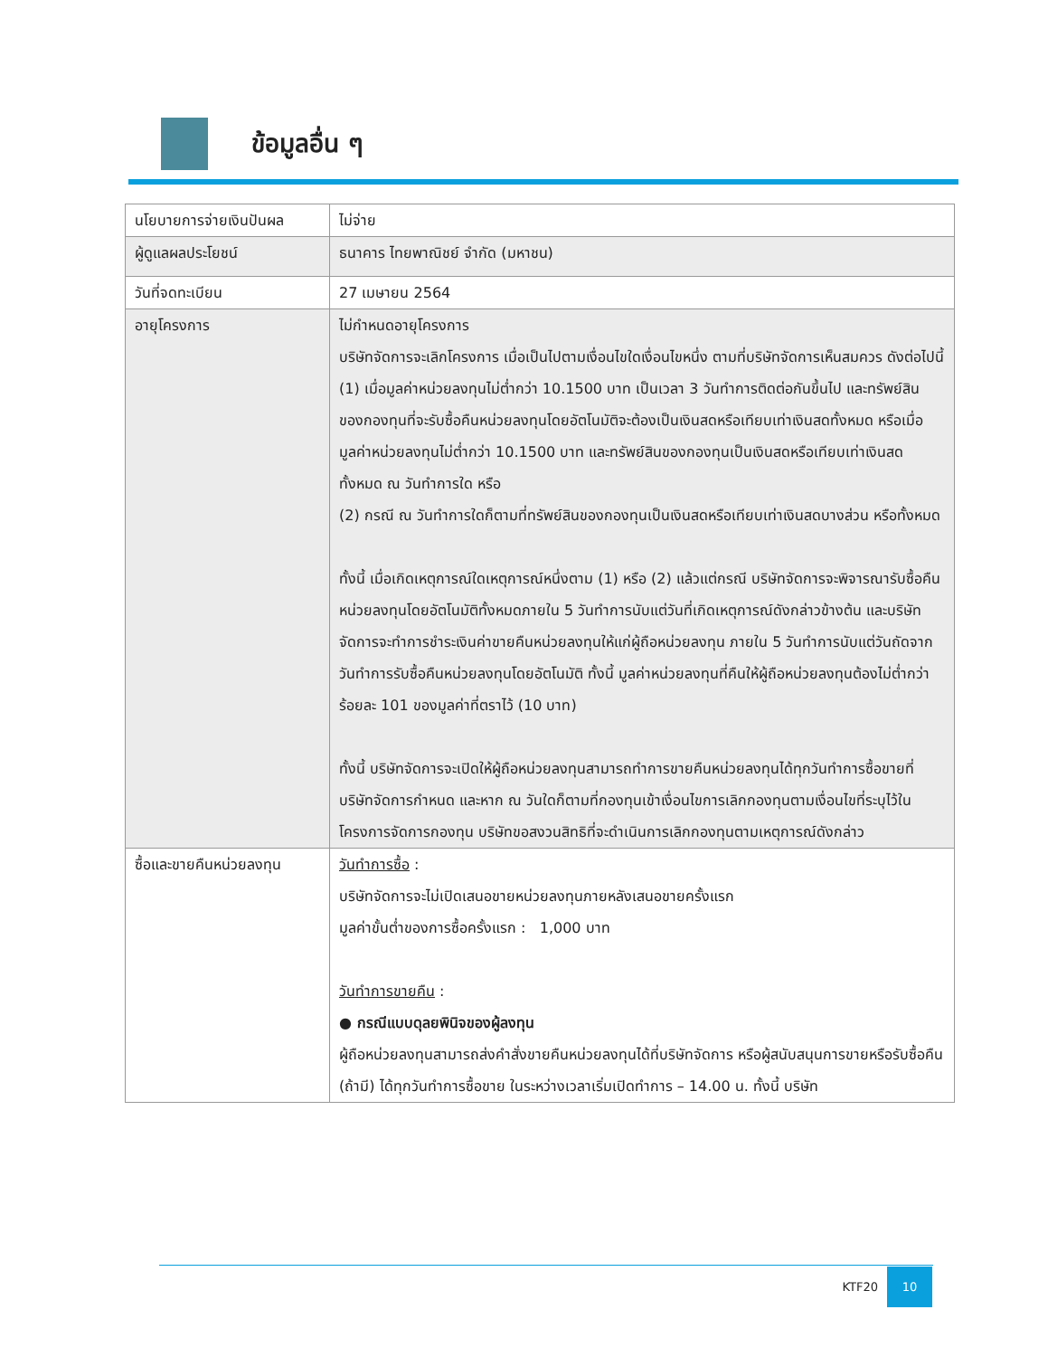ข้อมูลอื่น ๆ
| นโยบายการจ่ายเงินปันผล | ไม่จ่าย |
| ผู้ดูแลผลประโยชน์ | ธนาคาร ไทยพาณิชย์ จำกัด (มหาชน) |
| วันที่จดทะเบียน | 27 เมษายน 2564 |
| อายุโครงการ | ไม่กำหนดอายุโครงการ บริษัทจัดการจะเลิกโครงการ เมื่อเป็นไปตามเงื่อนไขใดเงื่อนไขหนึ่ง ตามที่บริษัทจัดการเห็นสมควร ดังต่อไปนี้ (1) เมื่อมูลค่าหน่วยลงทุนไม่ต่ำกว่า 10.1500 บาท เป็นเวลา 3 วันทำการติดต่อกันขึ้นไป และทรัพย์สินของกองทุนที่จะรับซื้อคืนหน่วยลงทุนโดยอัตโนมัติจะต้องเป็นเงินสดหรือเทียบเท่าเงินสดทั้งหมด หรือเมื่อมูลค่าหน่วยลงทุนไม่ต่ำกว่า 10.1500 บาท และทรัพย์สินของกองทุนเป็นเงินสดหรือเทียบเท่าเงินสดทั้งหมด ณ วันทำการใด หรือ (2) กรณี ณ วันทำการใดก็ตามที่ทรัพย์สินของกองทุนเป็นเงินสดหรือเทียบเท่าเงินสดบางส่วน หรือทั้งหมด ทั้งนี้ เมื่อเกิดเหตุการณ์ใดเหตุการณ์หนึ่งตาม (1) หรือ (2) แล้วแต่กรณี บริษัทจัดการจะพิจารณารับซื้อคืนหน่วยลงทุนโดยอัตโนมัติทั้งหมดภายใน 5 วันทำการนับแต่วันที่เกิดเหตุการณ์ดังกล่าวข้างต้น และบริษัทจัดการจะทำการชำระเงินค่าขายคืนหน่วยลงทุนให้แก่ผู้ถือหน่วยลงทุน ภายใน 5 วันทำการนับแต่วันถัดจากวันทำการรับซื้อคืนหน่วยลงทุนโดยอัตโนมัติ ทั้งนี้ มูลค่าหน่วยลงทุนที่คืนให้ผู้ถือหน่วยลงทุนต้องไม่ต่ำกว่าร้อยละ 101 ของมูลค่าที่ตราไว้ (10 บาท) ทั้งนี้ บริษัทจัดการจะเปิดให้ผู้ถือหน่วยลงทุนสามารถทำการขายคืนหน่วยลงทุนได้ทุกวันทำการซื้อขายที่บริษัทจัดการกำหนด และหาก ณ วันใดก็ตามที่กองทุนเข้าเงื่อนไขการเลิกกองทุนตามเงื่อนไขที่ระบุไว้ในโครงการจัดการกองทุน บริษัทขอสงวนสิทธิที่จะดำเนินการเลิกกองทุนตามเหตุการณ์ดังกล่าว |
| ซื้อและขายคืนหน่วยลงทุน | วันทำการซื้อ : บริษัทจัดการจะไม่เปิดเสนอขายหน่วยลงทุนภายหลังเสนอขายครั้งแรก มูลค่าขั้นต่ำของการซื้อครั้งแรก : 1,000 บาท วันทำการขายคืน : ● กรณีแบบดุลยพินิจของผู้ลงทุน ผู้ถือหน่วยลงทุนสามารถส่งคำสั่งขายคืนหน่วยลงทุนได้ที่บริษัทจัดการ หรือผู้สนับสนุนการขายหรือรับซื้อคืน (ถ้ามี) ได้ทุกวันทำการซื้อขาย ในระหว่างเวลาเริ่มเปิดทำการ – 14.00 น. ทั้งนี้ บริษัท |
KTF20 10